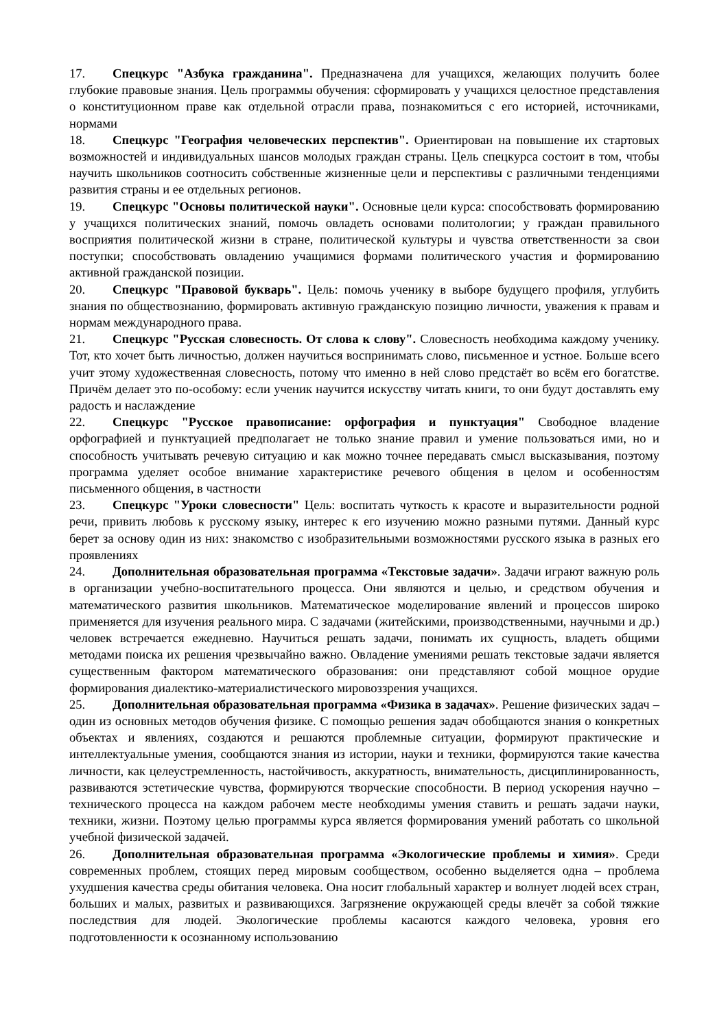17. Спецкурс "Азбука гражданина". Предназначена для учащихся, желающих получить более глубокие правовые знания. Цель программы обучения: сформировать у учащихся целостное представления о конституционном праве как отдельной отрасли права, познакомиться с его историей, источниками, нормами
18. Спецкурс "География человеческих перспектив". Ориентирован на повышение их стартовых возможностей и индивидуальных шансов молодых граждан страны. Цель спецкурса состоит в том, чтобы научить школьников соотносить собственные жизненные цели и перспективы с различными тенденциями развития страны и ее отдельных регионов.
19. Спецкурс "Основы политической науки". Основные цели курса: способствовать формированию у учащихся политических знаний, помочь овладеть основами политологии; у граждан правильного восприятия политической жизни в стране, политической культуры и чувства ответственности за свои поступки; способствовать овладению учащимися формами политического участия и формированию активной гражданской позиции.
20. Спецкурс "Правовой букварь". Цель: помочь ученику в выборе будущего профиля, углубить знания по обществознанию, формировать активную гражданскую позицию личности, уважения к правам и нормам международного права.
21. Спецкурс "Русская словесность. От слова к слову". Словесность необходима каждому ученику. Тот, кто хочет быть личностью, должен научиться воспринимать слово, письменное и устное. Больше всего учит этому художественная словесность, потому что именно в ней слово предстаёт во всём его богатстве. Причём делает это по-особому: если ученик научится искусству читать книги, то они будут доставлять ему радость и наслаждение
22. Спецкурс "Русское правописание: орфография и пунктуация" Свободное владение орфографией и пунктуацией предполагает не только знание правил и умение пользоваться ими, но и способность учитывать речевую ситуацию и как можно точнее передавать смысл высказывания, поэтому программа уделяет особое внимание характеристике речевого общения в целом и особенностям письменного общения, в частности
23. Спецкурс "Уроки словесности" Цель: воспитать чуткость к красоте и выразительности родной речи, привить любовь к русскому языку, интерес к его изучению можно разными путями. Данный курс берет за основу один из них: знакомство с изобразительными возможностями русского языка в разных его проявлениях
24. Дополнительная образовательная программа «Текстовые задачи». Задачи играют важную роль в организации учебно-воспитательного процесса. Они являются и целью, и средством обучения и математического развития школьников. Математическое моделирование явлений и процессов широко применяется для изучения реального мира. С задачами (житейскими, производственными, научными и др.) человек встречается ежедневно. Научиться решать задачи, понимать их сущность, владеть общими методами поиска их решения чрезвычайно важно. Овладение умениями решать текстовые задачи является существенным фактором математического образования: они представляют собой мощное орудие формирования диалектико-материалистического мировоззрения учащихся.
25. Дополнительная образовательная программа «Физика в задачах». Решение физических задач – один из основных методов обучения физике. С помощью решения задач обобщаются знания о конкретных объектах и явлениях, создаются и решаются проблемные ситуации, формируют практические и интеллектуальные умения, сообщаются знания из истории, науки и техники, формируются такие качества личности, как целеустремленность, настойчивость, аккуратность, внимательность, дисциплинированность, развиваются эстетические чувства, формируются творческие способности. В период ускорения научно – технического процесса на каждом рабочем месте необходимы умения ставить и решать задачи науки, техники, жизни. Поэтому целью программы курса является формирования умений работать со школьной учебной физической задачей.
26. Дополнительная образовательная программа «Экологические проблемы и химия». Среди современных проблем, стоящих перед мировым сообществом, особенно выделяется одна – проблема ухудшения качества среды обитания человека. Она носит глобальный характер и волнует людей всех стран, больших и малых, развитых и развивающихся. Загрязнение окружающей среды влечёт за собой тяжкие последствия для людей. Экологические проблемы касаются каждого человека, уровня его подготовленности к осознанному использованию